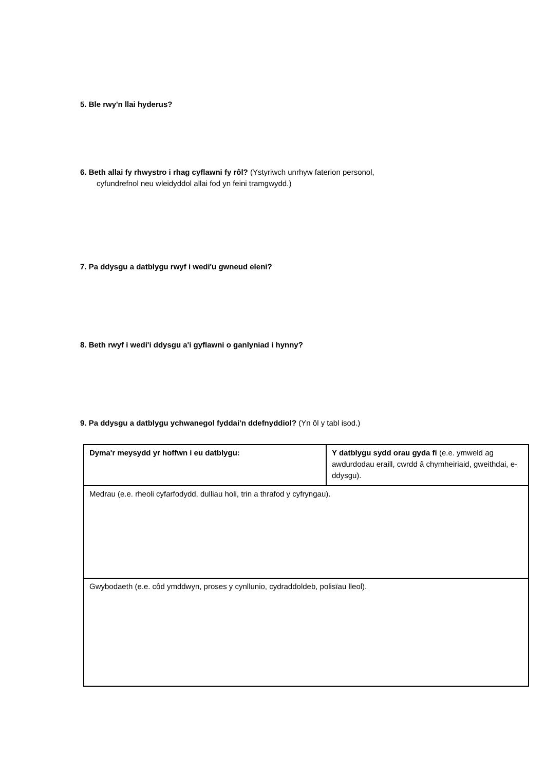5. Ble rwy'n llai hyderus?
6. Beth allai fy rhwystro i rhag cyflawni fy rôl? (Ystyriwch unrhyw faterion personol,
cyfundrefnol neu wleidyddol allai fod yn feini tramgwydd.)
7. Pa ddysgu a datblygu rwyf i wedi'u gwneud eleni?
8. Beth rwyf i wedi'i ddysgu a'i gyflawni o ganlyniad i hynny?
9. Pa ddysgu a datblygu ychwanegol fyddai'n ddefnyddiol? (Yn ôl y tabl isod.)
| Dyma'r meysydd yr hoffwn i eu datblygu: | Y datblygu sydd orau gyda fi (e.e. ymweld ag awdurdodau eraill, cwrdd â chymheiriaid, gweithdai, e-ddysgu). |
| Medrau (e.e. rheoli cyfarfodydd, dulliau holi, trin a thrafod y cyfryngau). | |
| Gwybodaeth (e.e. côd ymddwyn, proses y cynllunio, cydraddoldeb, polisïau lleol). | |